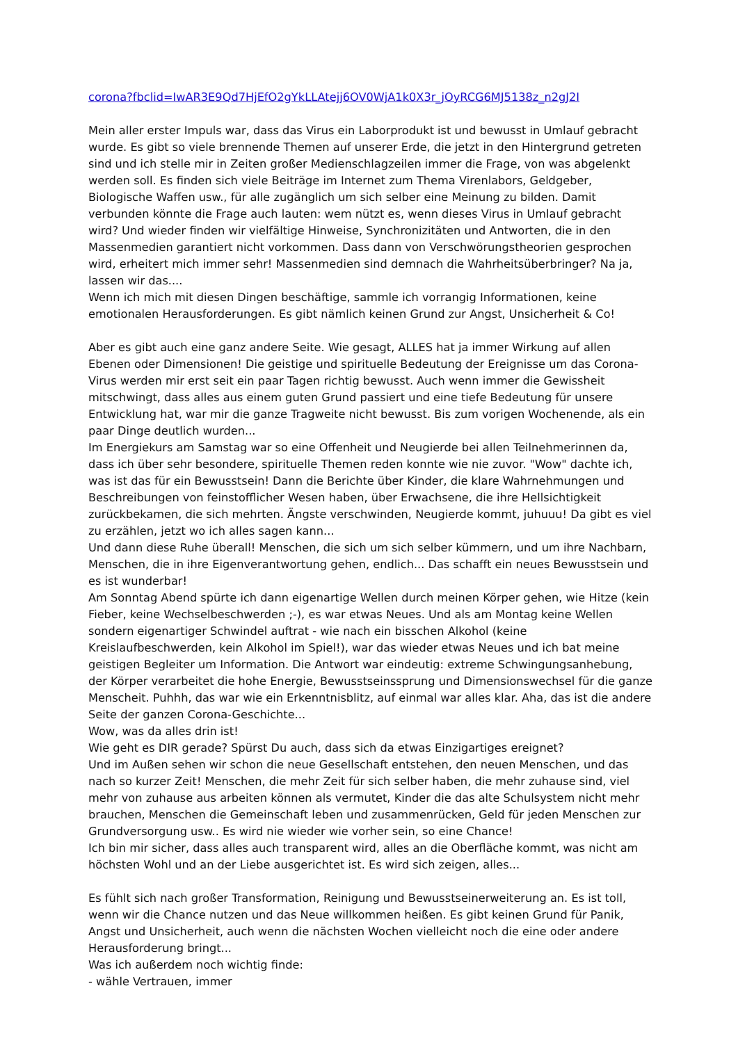corona?fbclid=IwAR3E9Qd7HjEfO2gYkLLAtejj6OV0WjA1k0X3r_jOyRCG6MJ5138z_n2gJ2I
Mein aller erster Impuls war, dass das Virus ein Laborprodukt ist und bewusst in Umlauf gebracht wurde. Es gibt so viele brennende Themen auf unserer Erde, die jetzt in den Hintergrund getreten sind und ich stelle mir in Zeiten großer Medienschlagzeilen immer die Frage, von was abgelenkt werden soll. Es finden sich viele Beiträge im Internet zum Thema Virenlabors, Geldgeber, Biologische Waffen usw., für alle zugänglich um sich selber eine Meinung zu bilden. Damit verbunden könnte die Frage auch lauten: wem nützt es, wenn dieses Virus in Umlauf gebracht wird? Und wieder finden wir vielfältige Hinweise, Synchronizitäten und Antworten, die in den Massenmedien garantiert nicht vorkommen. Dass dann von Verschwörungstheorien gesprochen wird, erheitert mich immer sehr! Massenmedien sind demnach die Wahrheitsüberbringer? Na ja, lassen wir das....
Wenn ich mich mit diesen Dingen beschäftige, sammle ich vorrangig Informationen, keine emotionalen Herausforderungen. Es gibt nämlich keinen Grund zur Angst, Unsicherheit & Co!
Aber es gibt auch eine ganz andere Seite. Wie gesagt, ALLES hat ja immer Wirkung auf allen Ebenen oder Dimensionen! Die geistige und spirituelle Bedeutung der Ereignisse um das Corona-Virus werden mir erst seit ein paar Tagen richtig bewusst. Auch wenn immer die Gewissheit mitschwingt, dass alles aus einem guten Grund passiert und eine tiefe Bedeutung für unsere Entwicklung hat, war mir die ganze Tragweite nicht bewusst. Bis zum vorigen Wochenende, als ein paar Dinge deutlich wurden...
Im Energiekurs am Samstag war so eine Offenheit und Neugierde bei allen Teilnehmerinnen da, dass ich über sehr besondere, spirituelle Themen reden konnte wie nie zuvor. "Wow" dachte ich, was ist das für ein Bewusstsein! Dann die Berichte über Kinder, die klare Wahrnehmungen und Beschreibungen von feinstofflicher Wesen haben, über Erwachsene, die ihre Hellsichtigkeit zurückbekamen, die sich mehrten. Ängste verschwinden, Neugierde kommt, juhuuu! Da gibt es viel zu erzählen, jetzt wo ich alles sagen kann...
Und dann diese Ruhe überall! Menschen, die sich um sich selber kümmern, und um ihre Nachbarn, Menschen, die in ihre Eigenverantwortung gehen, endlich... Das schafft ein neues Bewusstsein und es ist wunderbar!
Am Sonntag Abend spürte ich dann eigenartige Wellen durch meinen Körper gehen, wie Hitze (kein Fieber, keine Wechselbeschwerden ;-), es war etwas Neues. Und als am Montag keine Wellen sondern eigenartiger Schwindel auftrat - wie nach ein bisschen Alkohol (keine Kreislaufbeschwerden, kein Alkohol im Spiel!), war das wieder etwas Neues und ich bat meine geistigen Begleiter um Information. Die Antwort war eindeutig: extreme Schwingungsanhebung, der Körper verarbeitet die hohe Energie, Bewusstseinssprung und Dimensionswechsel für die ganze Menscheit. Puhhh, das war wie ein Erkenntnisblitz, auf einmal war alles klar. Aha, das ist die andere Seite der ganzen Corona-Geschichte...
Wow, was da alles drin ist!
Wie geht es DIR gerade? Spürst Du auch, dass sich da etwas Einzigartiges ereignet?
Und im Außen sehen wir schon die neue Gesellschaft entstehen, den neuen Menschen, und das nach so kurzer Zeit! Menschen, die mehr Zeit für sich selber haben, die mehr zuhause sind, viel mehr von zuhause aus arbeiten können als vermutet, Kinder die das alte Schulsystem nicht mehr brauchen, Menschen die Gemeinschaft leben und zusammenrücken, Geld für jeden Menschen zur Grundversorgung usw.. Es wird nie wieder wie vorher sein, so eine Chance!
Ich bin mir sicher, dass alles auch transparent wird, alles an die Oberfläche kommt, was nicht am höchsten Wohl und an der Liebe ausgerichtet ist. Es wird sich zeigen, alles...
Es fühlt sich nach großer Transformation, Reinigung und Bewusstseinerweiterung an. Es ist toll, wenn wir die Chance nutzen und das Neue willkommen heißen. Es gibt keinen Grund für Panik, Angst und Unsicherheit, auch wenn die nächsten Wochen vielleicht noch die eine oder andere Herausforderung bringt...
Was ich außerdem noch wichtig finde:
- wähle Vertrauen, immer